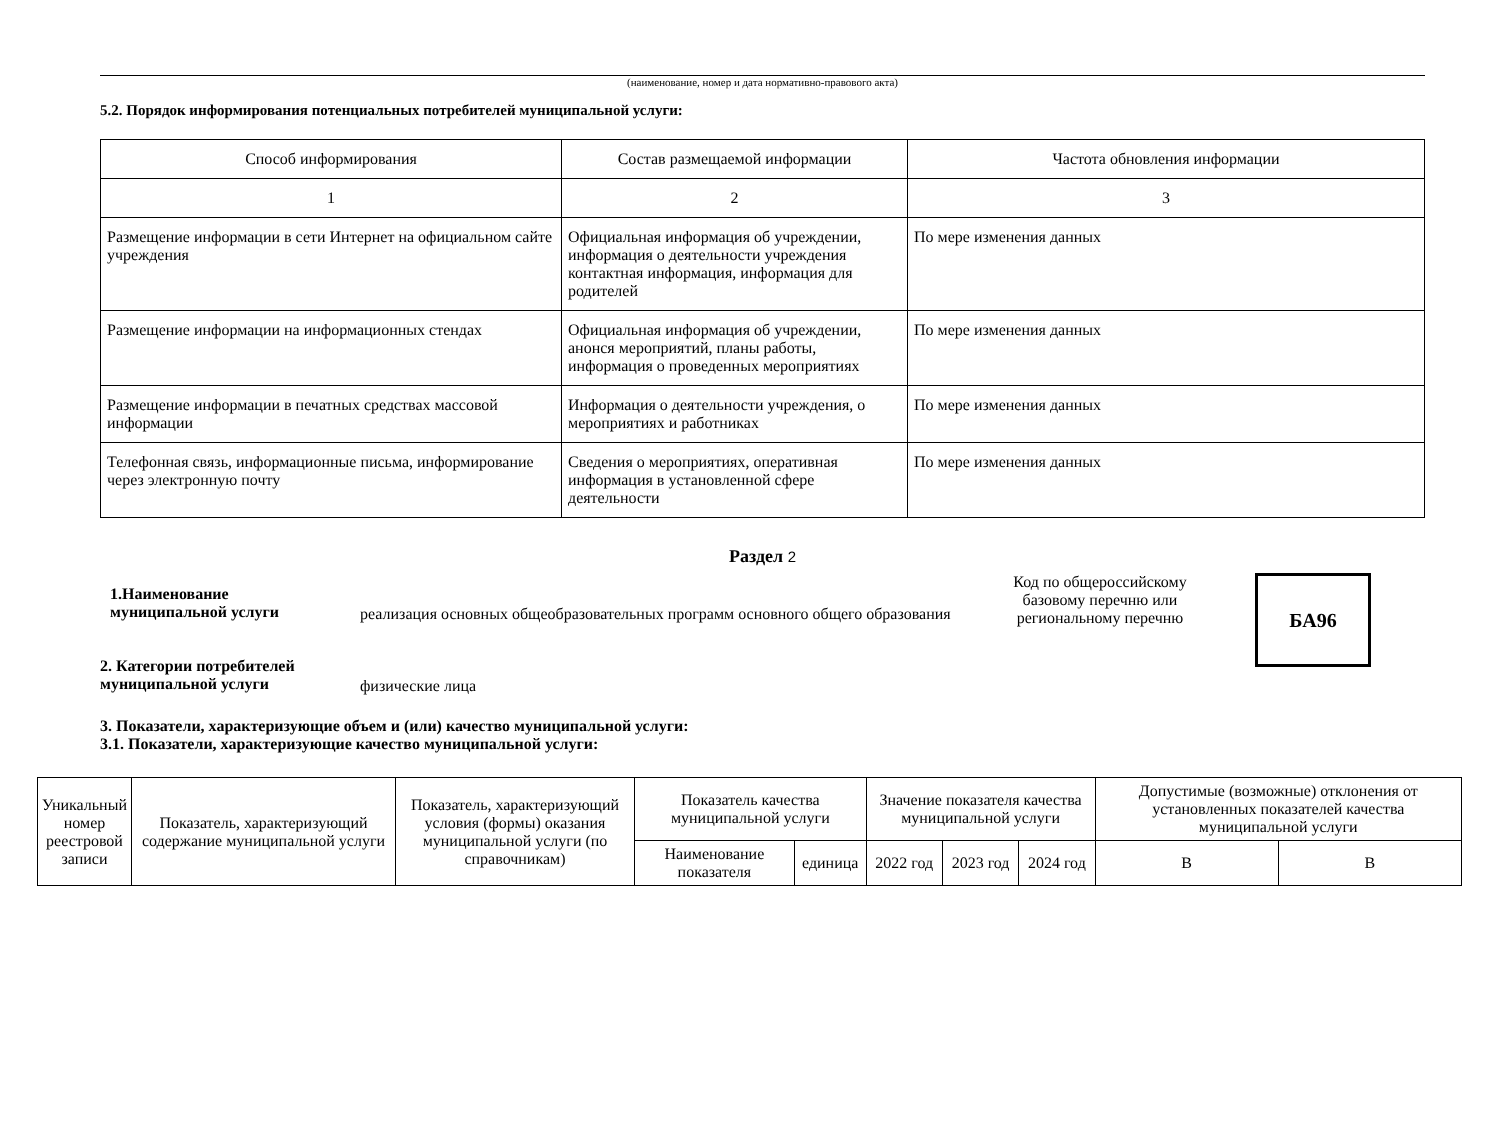(наименование, номер и дата нормативно-правового акта)
5.2. Порядок информирования потенциальных потребителей муниципальной услуги:
| Способ информирования | Состав размещаемой информации | Частота обновления информации |
| 1 | 2 | 3 |
| Размещение информации в сети Интернет на официальном сайте учреждения | Официальная информация об учреждении, информация о деятельности учреждения контактная информация, информация для родителей | По мере изменения данных |
| Размещение информации на информационных стендах | Официальная информация об учреждении, анонся мероприятий, планы работы, информация о проведенных мероприятиях | По мере изменения данных |
| Размещение информации в печатных средствах массовой информации | Информация о деятельности учреждения, о мероприятиях и работниках | По мере изменения данных |
| Телефонная связь, информационные письма, информирование через электронную почту | Сведения о мероприятиях, оперативная информация в установленной сфере деятельности | По мере изменения данных |
Раздел 2
1.Наименование
муниципальной услуги
реализация основных общеобразовательных программ основного общего образования
Код по общероссийскому базовому перечню или региональному перечню
БА96
2. Категории потребителей
муниципальной услуги
физические лица
3. Показатели, характеризующие объем и (или) качество муниципальной услуги:
3.1. Показатели, характеризующие качество муниципальной услуги:
| Уникальный номер реестровой записи | Показатель, характеризующий содержание муниципальной услуги | Показатель, характеризующий условия (формы) оказания муниципальной услуги (по справочникам) | Показатель качества муниципальной услуги | | Значение показателя качества муниципальной услуги | | | Допустимые (возможные) отклонения от установленных показателей качества муниципальной услуги | |
| --- | --- | --- | --- | --- | --- | --- | --- | --- | --- |
| | | | Наименование показателя | единица | 2022 год | 2023 год | 2024 год | В | В |